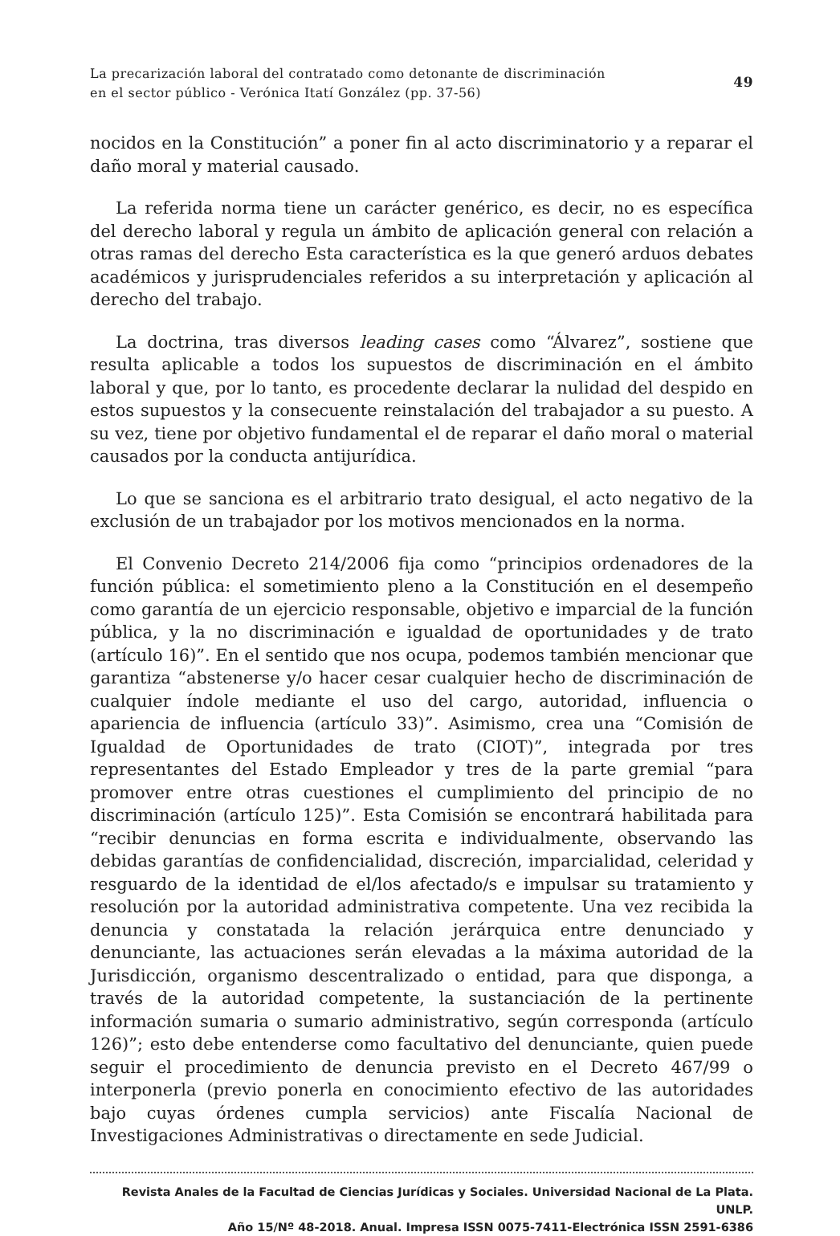La precarización laboral del contratado como detonante de discriminación
en el sector público - Verónica Itatí González (pp. 37-56)
49
nocidos en la Constitución” a poner fin al acto discriminatorio y a reparar el daño moral y material causado.
La referida norma tiene un carácter genérico, es decir, no es específica del derecho laboral y regula un ámbito de aplicación general con relación a otras ramas del derecho Esta característica es la que generó arduos debates académicos y jurisprudenciales referidos a su interpretación y aplicación al derecho del trabajo.
La doctrina, tras diversos leading cases como “Álvarez”, sostiene que resulta aplicable a todos los supuestos de discriminación en el ámbito laboral y que, por lo tanto, es procedente declarar la nulidad del despido en estos supuestos y la consecuente reinstalación del trabajador a su puesto. A su vez, tiene por objetivo fundamental el de reparar el daño moral o material causados por la conducta antijurídica.
Lo que se sanciona es el arbitrario trato desigual, el acto negativo de la exclusión de un trabajador por los motivos mencionados en la norma.
El Convenio Decreto 214/2006 fija como “principios ordenadores de la función pública: el sometimiento pleno a la Constitución en el desempeño como garantía de un ejercicio responsable, objetivo e imparcial de la función pública, y la no discriminación e igualdad de oportunidades y de trato (artículo 16)”. En el sentido que nos ocupa, podemos también mencionar que garantiza “abstenerse y/o hacer cesar cualquier hecho de discriminación de cualquier índole mediante el uso del cargo, autoridad, influencia o apariencia de influencia (artículo 33)”. Asimismo, crea una “Comisión de Igualdad de Oportunidades de trato (CIOT)”, integrada por tres representantes del Estado Empleador y tres de la parte gremial “para promover entre otras cuestiones el cumplimiento del principio de no discriminación (artículo 125)”. Esta Comisión se encontrará habilitada para “recibir denuncias en forma escrita e individualmente, observando las debidas garantías de confidencialidad, discreción, imparcialidad, celeridad y resguardo de la identidad de el/los afectado/s e impulsar su tratamiento y resolución por la autoridad administrativa competente. Una vez recibida la denuncia y constatada la relación jerárquica entre denunciado y denunciante, las actuaciones serán elevadas a la máxima autoridad de la Jurisdicción, organismo descentralizado o entidad, para que disponga, a través de la autoridad competente, la sustanciación de la pertinente información sumaria o sumario administrativo, según corresponda (artículo 126)”; esto debe entenderse como facultativo del denunciante, quien puede seguir el procedimiento de denuncia previsto en el Decreto 467/99 o interponerla (previo ponerla en conocimiento efectivo de las autoridades bajo cuyas órdenes cumpla servicios) ante Fiscalía Nacional de Investigaciones Administrativas o directamente en sede Judicial.
Revista Anales de la Facultad de Ciencias Jurídicas y Sociales. Universidad Nacional de La Plata. UNLP.
Año 15/Nº 48-2018. Anual. Impresa ISSN 0075-7411-Electrónica ISSN 2591-6386